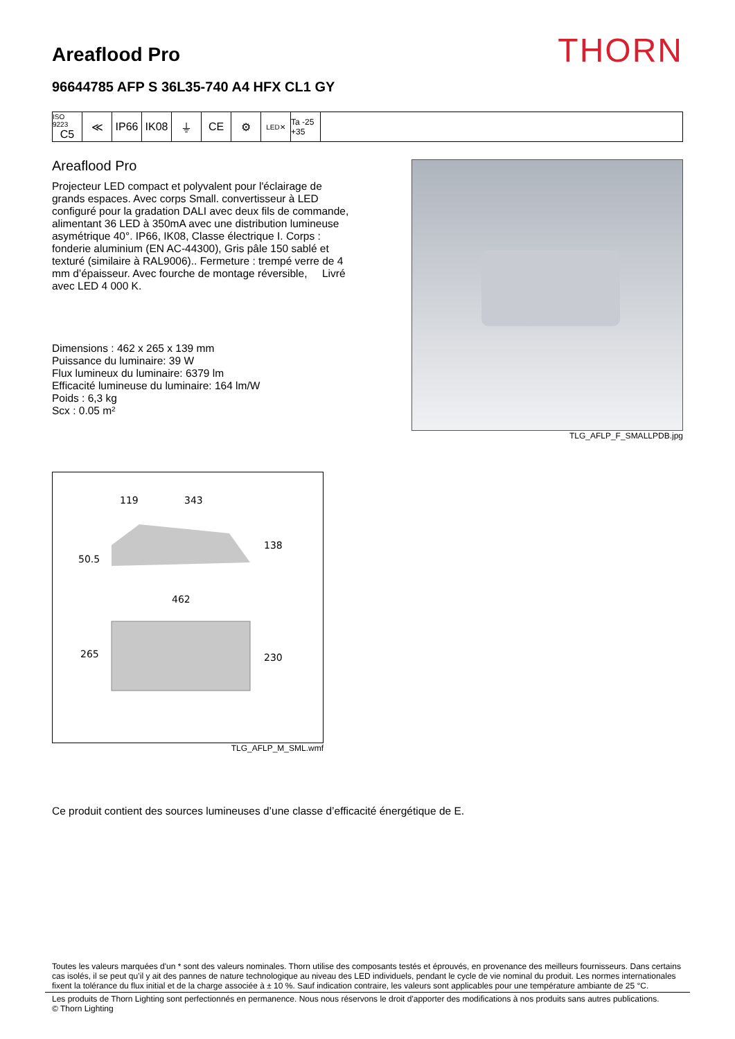Areaflood Pro
THORN
96644785 AFP S 36L35-740 A4 HFX CL1 GY
ISO 9223
C5
≪ IP66 IK08 ⏚ CE ⚙
LED✕
Ta -25 +35
Areaflood Pro
Projecteur LED compact et polyvalent pour l'éclairage de grands espaces. Avec corps Small. convertisseur à LED configuré pour la gradation DALI avec deux fils de commande, alimentant 36 LED à 350mA avec une distribution lumineuse asymétrique 40°. IP66, IK08, Classe électrique I. Corps : fonderie aluminium (EN AC-44300), Gris pâle 150 sablé et texturé (similaire à RAL9006).. Fermeture : trempé verre de 4 mm d’épaisseur. Avec fourche de montage réversible, Livré avec LED 4 000 K.
Dimensions : 462 x 265 x 139 mm
Puissance du luminaire: 39 W
Flux lumineux du luminaire: 6379 lm
Efficacité lumineuse du luminaire: 164 lm/W
Poids : 6,3 kg
Scx : 0.05 m²
TLG_AFLP_F_SMALLPDB.jpg
119
343
138
50.5
462
265
230
TLG_AFLP_M_SML.wmf
Ce produit contient des sources lumineuses d’une classe d’efficacité énergétique de E.
Toutes les valeurs marquées d'un * sont des valeurs nominales. Thorn utilise des composants testés et éprouvés, en provenance des meilleurs fournisseurs. Dans certains cas isolés, il se peut qu’il y ait des pannes de nature technologique au niveau des LED individuels, pendant le cycle de vie nominal du produit. Les normes internationales fixent la tolérance du flux initial et de la charge associée à ± 10 %. Sauf indication contraire, les valeurs sont applicables pour une température ambiante de 25 °C.
Les produits de Thorn Lighting sont perfectionnés en permanence. Nous nous réservons le droit d'apporter des modifications à nos produits sans autres publications.
© Thorn Lighting